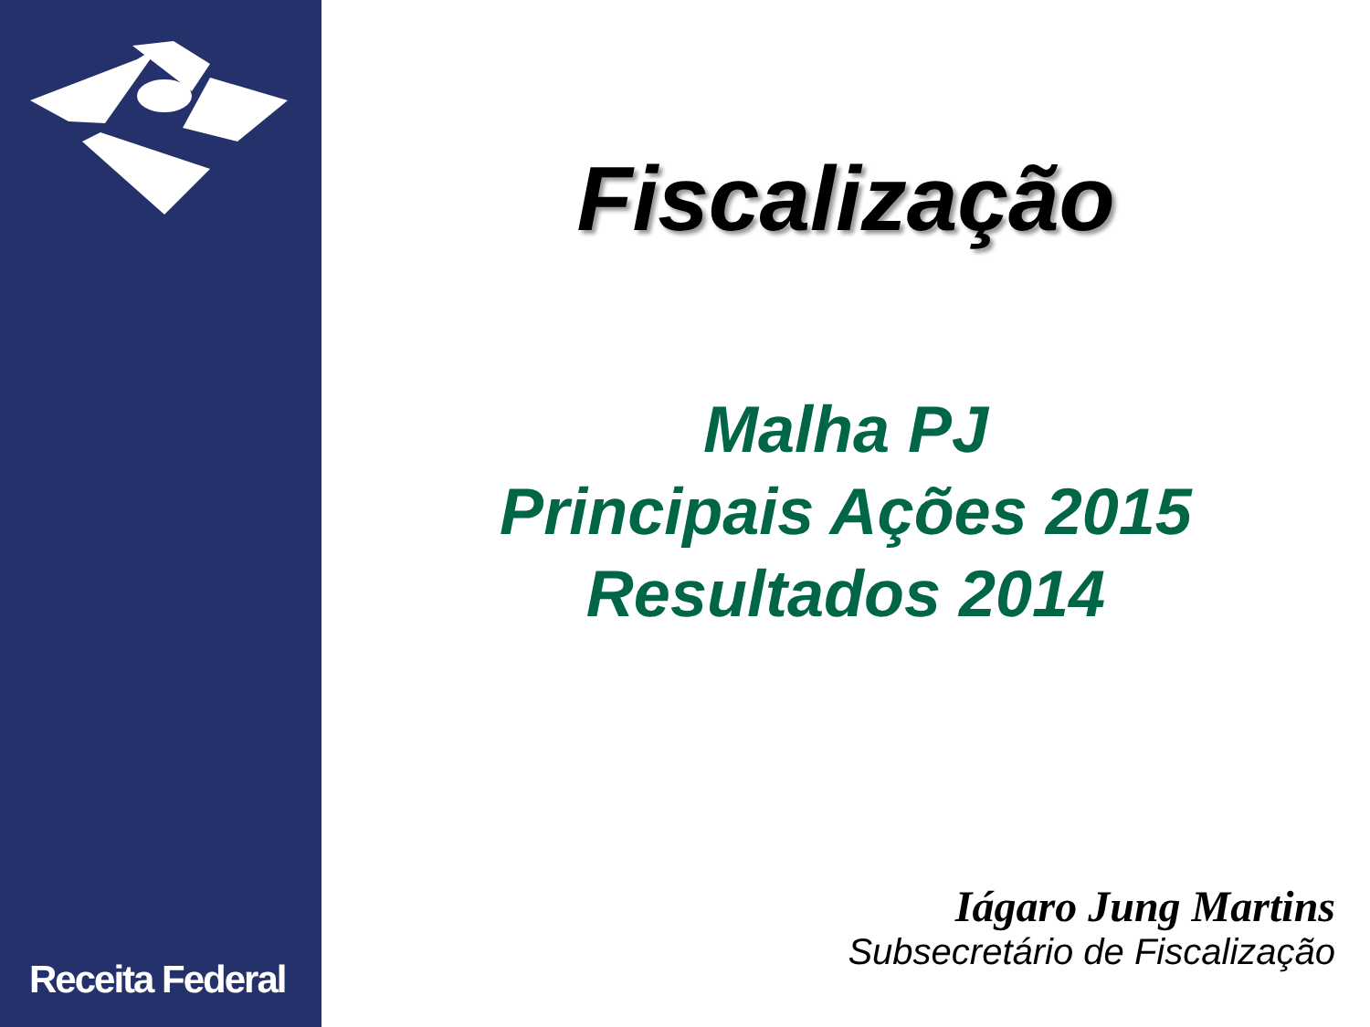Receita Federal
Fiscalização
Malha PJ
Principais Ações 2015
Resultados 2014
Iágaro Jung Martins
Subsecretário de Fiscalização